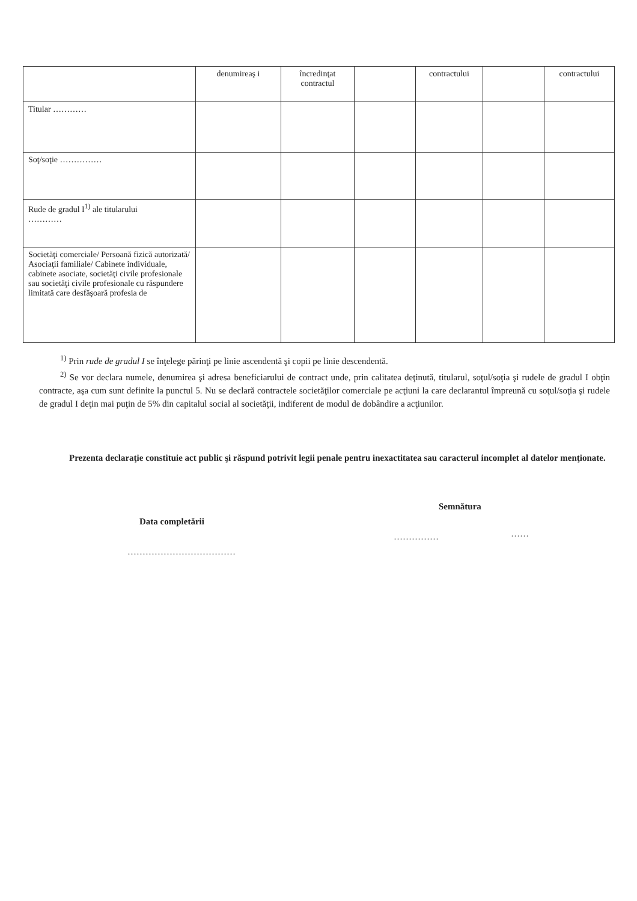| | denumireaş i | încredinţat contractul | | contractului | | contractului |
| Titular ………… | | | | | | |
| Soţ/soţie …………… | | | | | | |
| Rude de gradul I<sup>1)</sup> ale titularului ………… | | | | | | |
| Societăţi comerciale/ Persoană fizică autorizată/ Asociaţii familiale/ Cabinete individuale, cabinete asociate, societăţi civile profesionale sau societăţi civile profesionale cu răspundere limitată care desfăşoară profesia de | | | | | | |
<sup>1)</sup> Prin rude de gradul I se înţelege părinţi pe linie ascendentă şi copii pe linie descendentă.
<sup>2)</sup> Se vor declara numele, denumirea şi adresa beneficiarului de contract unde, prin calitatea deţinută, titularul, soţul/soţia şi rudele de gradul I obţin contracte, aşa cum sunt definite la punctul 5. Nu se declară contractele societăţilor comerciale pe acţiuni la care declarantul împreună cu soţul/soţia şi rudele de gradul I deţin mai puţin de 5% din capitalul social al societăţii, indiferent de modul de dobândire a acţiunilor.
Prezenta declaraţie constituie act public şi răspund potrivit legii penale pentru inexactitatea sau caracterul incomplet al datelor menţionate.
Semnătura
Data completării
…………… ……
………………………………